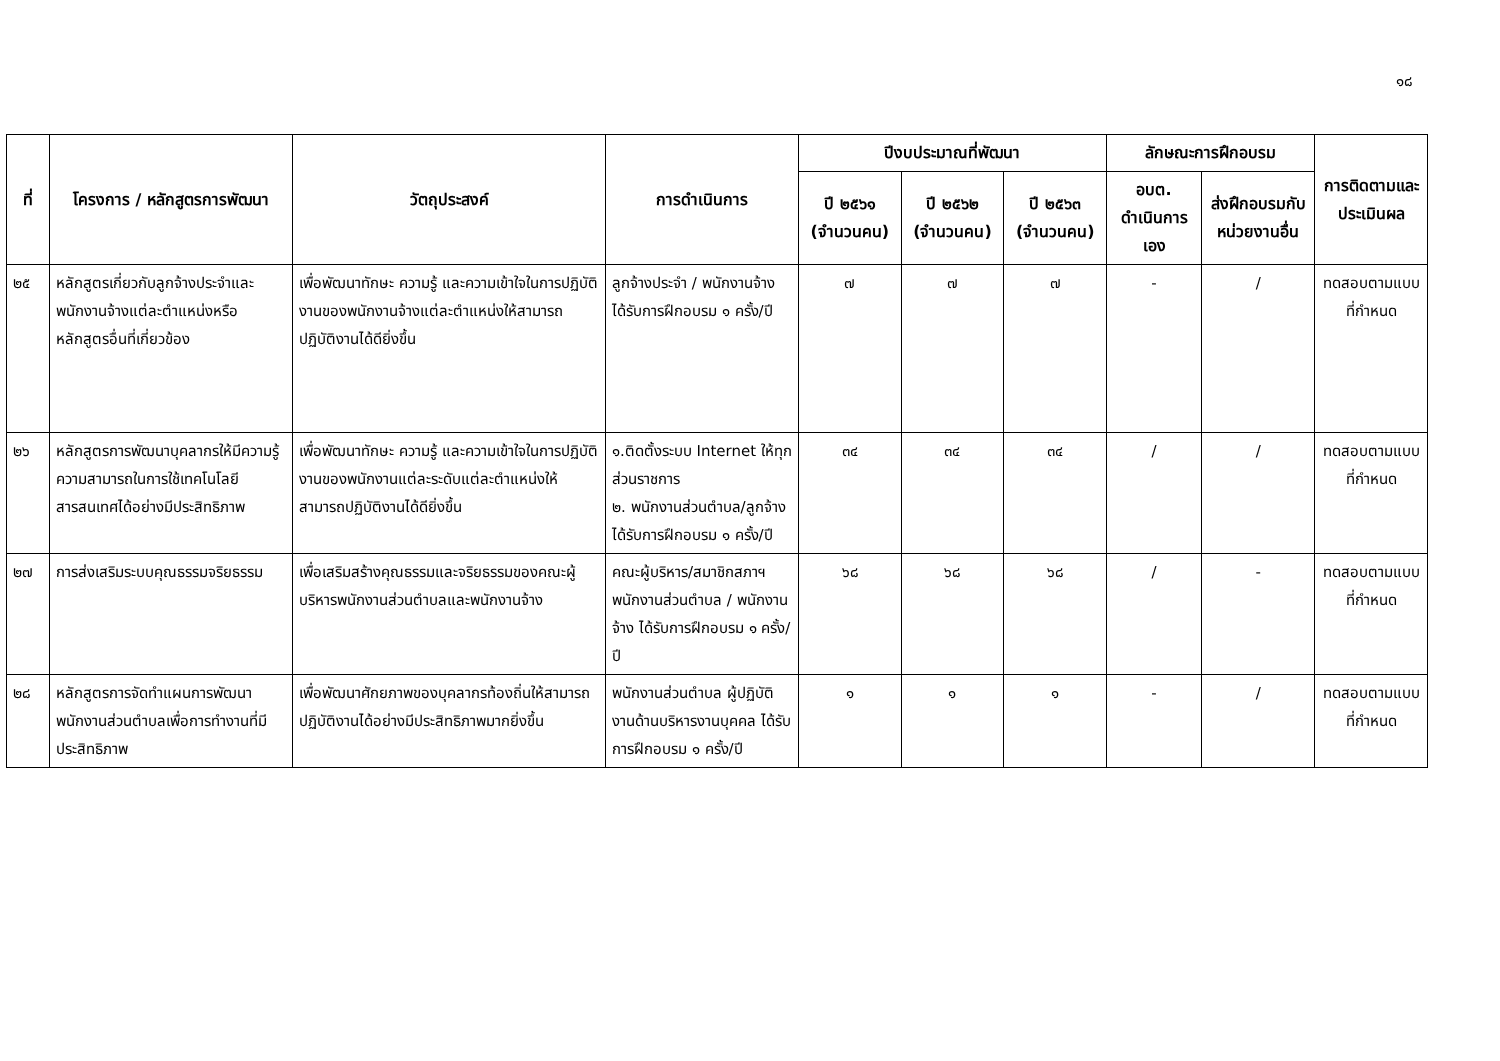๑๘
| ที่ | โครงการ / หลักสูตรการพัฒนา | วัตถุประสงค์ | การดำเนินการ | ปีงบประมาณที่พัฒนา | | | ลักษณะการฝึกอบรม | | การติดตามและประเมินผล |
| --- | --- | --- | --- | --- | --- | --- | --- | --- | --- |
| | | | | ปี ๒๕๖๑ (จำนวนคน) | ปี ๒๕๖๒ (จำนวนคน) | ปี ๒๕๖๓ (จำนวนคน) | อบต. ดำเนินการเอง | ส่งฝึกอบรมกับหน่วยงานอื่น | |
| ๒๕ | หลักสูตรเกี่ยวกับลูกจ้างประจำและพนักงานจ้างแต่ละตำแหน่งหรือหลักสูตรอื่นที่เกี่ยวข้อง | เพื่อพัฒนาทักษะ ความรู้ และความเข้าใจในการปฏิบัติงานของพนักงานจ้างแต่ละตำแหน่งให้สามารถปฏิบัติงานได้ดียิ่งขึ้น | ลูกจ้างประจำ / พนักงานจ้าง ได้รับการฝึกอบรม ๑ ครั้ง/ปี | ๗ | ๗ | ๗ | - | / | ทดสอบตามแบบที่กำหนด |
| ๒๖ | หลักสูตรการพัฒนาบุคลากรให้มีความรู้ ความสามารถในการใช้เทคโนโลยีสารสนเทศได้อย่างมีประสิทธิภาพ | เพื่อพัฒนาทักษะ ความรู้ และความเข้าใจในการปฏิบัติงานของพนักงานแต่ละระดับแต่ละตำแหน่งให้สามารถปฏิบัติงานได้ดียิ่งขึ้น | ๑.ติดตั้งระบบ Internet ให้ทุกส่วนราชการ ๒. พนักงานส่วนตำบล/ลูกจ้างได้รับการฝึกอบรม ๑ ครั้ง/ปี | ๓๔ | ๓๔ | ๓๔ | / | / | ทดสอบตามแบบที่กำหนด |
| ๒๗ | การส่งเสริมระบบคุณธรรมจริยธรรม | เพื่อเสริมสร้างคุณธรรมและจริยธรรมของคณะผู้บริหารพนักงานส่วนตำบลและพนักงานจ้าง | คณะผู้บริหาร/สมาชิกสภาฯพนักงานส่วนตำบล / พนักงานจ้าง ได้รับการฝึกอบรม ๑ ครั้ง/ปี | ๖๘ | ๖๘ | ๖๘ | / | - | ทดสอบตามแบบที่กำหนด |
| ๒๘ | หลักสูตรการจัดทำแผนการพัฒนาพนักงานส่วนตำบลเพื่อการทำงานที่มีประสิทธิภาพ | เพื่อพัฒนาศักยภาพของบุคลากรท้องถิ่นให้สามารถปฏิบัติงานได้อย่างมีประสิทธิภาพมากยิ่งขึ้น | พนักงานส่วนตำบล ผู้ปฏิบัติงานด้านบริหารงานบุคคล ได้รับการฝึกอบรม ๑ ครั้ง/ปี | ๑ | ๑ | ๑ | - | / | ทดสอบตามแบบที่กำหนด |